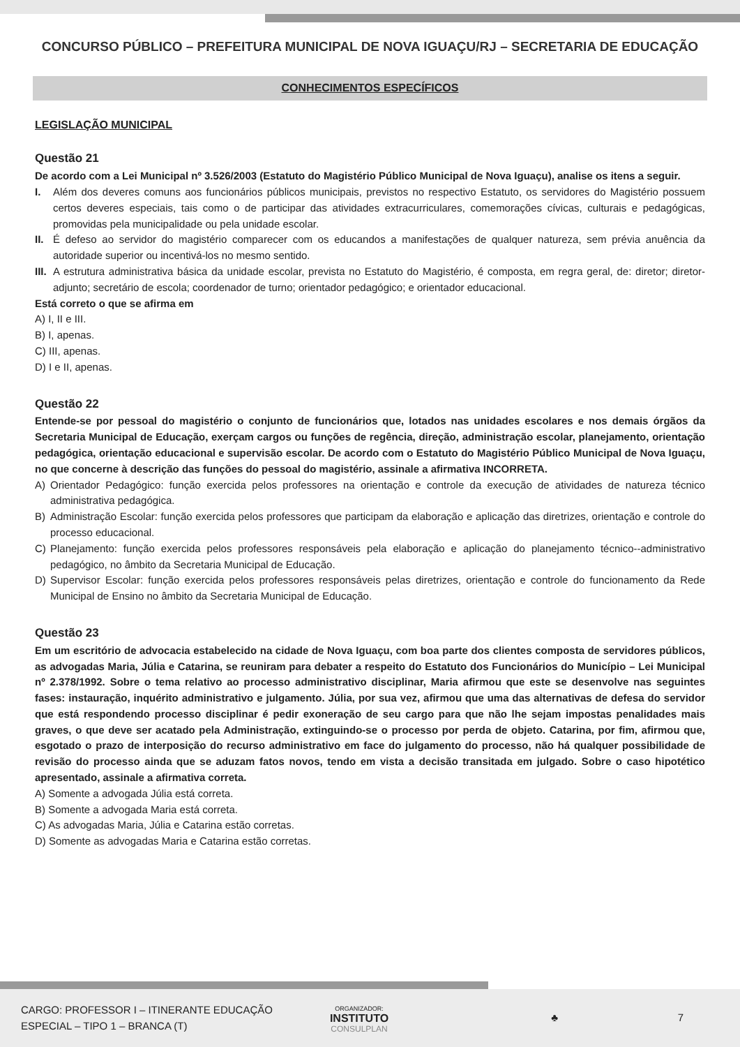CONCURSO PÚBLICO – PREFEITURA MUNICIPAL DE NOVA IGUAÇU/RJ – SECRETARIA DE EDUCAÇÃO
CONHECIMENTOS ESPECÍFICOS
LEGISLAÇÃO MUNICIPAL
Questão 21
De acordo com a Lei Municipal nº 3.526/2003 (Estatuto do Magistério Público Municipal de Nova Iguaçu), analise os itens a seguir.
I. Além dos deveres comuns aos funcionários públicos municipais, previstos no respectivo Estatuto, os servidores do Magistério possuem certos deveres especiais, tais como o de participar das atividades extracurriculares, comemorações cívicas, culturais e pedagógicas, promovidas pela municipalidade ou pela unidade escolar.
II. É defeso ao servidor do magistério comparecer com os educandos a manifestações de qualquer natureza, sem prévia anuência da autoridade superior ou incentivá-los no mesmo sentido.
III. A estrutura administrativa básica da unidade escolar, prevista no Estatuto do Magistério, é composta, em regra geral, de: diretor; diretor-adjunto; secretário de escola; coordenador de turno; orientador pedagógico; e orientador educacional.
Está correto o que se afirma em
A) I, II e III.
B) I, apenas.
C) III, apenas.
D) I e II, apenas.
Questão 22
Entende-se por pessoal do magistério o conjunto de funcionários que, lotados nas unidades escolares e nos demais órgãos da Secretaria Municipal de Educação, exerçam cargos ou funções de regência, direção, administração escolar, planejamento, orientação pedagógica, orientação educacional e supervisão escolar. De acordo com o Estatuto do Magistério Público Municipal de Nova Iguaçu, no que concerne à descrição das funções do pessoal do magistério, assinale a afirmativa INCORRETA.
A) Orientador Pedagógico: função exercida pelos professores na orientação e controle da execução de atividades de natureza técnico administrativa pedagógica.
B) Administração Escolar: função exercida pelos professores que participam da elaboração e aplicação das diretrizes, orientação e controle do processo educacional.
C) Planejamento: função exercida pelos professores responsáveis pela elaboração e aplicação do planejamento técnico--administrativo pedagógico, no âmbito da Secretaria Municipal de Educação.
D) Supervisor Escolar: função exercida pelos professores responsáveis pelas diretrizes, orientação e controle do funcionamento da Rede Municipal de Ensino no âmbito da Secretaria Municipal de Educação.
Questão 23
Em um escritório de advocacia estabelecido na cidade de Nova Iguaçu, com boa parte dos clientes composta de servidores públicos, as advogadas Maria, Júlia e Catarina, se reuniram para debater a respeito do Estatuto dos Funcionários do Município – Lei Municipal nº 2.378/1992. Sobre o tema relativo ao processo administrativo disciplinar, Maria afirmou que este se desenvolve nas seguintes fases: instauração, inquérito administrativo e julgamento. Júlia, por sua vez, afirmou que uma das alternativas de defesa do servidor que está respondendo processo disciplinar é pedir exoneração de seu cargo para que não lhe sejam impostas penalidades mais graves, o que deve ser acatado pela Administração, extinguindo-se o processo por perda de objeto. Catarina, por fim, afirmou que, esgotado o prazo de interposição do recurso administrativo em face do julgamento do processo, não há qualquer possibilidade de revisão do processo ainda que se aduzam fatos novos, tendo em vista a decisão transitada em julgado. Sobre o caso hipotético apresentado, assinale a afirmativa correta.
A) Somente a advogada Júlia está correta.
B) Somente a advogada Maria está correta.
C) As advogadas Maria, Júlia e Catarina estão corretas.
D) Somente as advogadas Maria e Catarina estão corretas.
CARGO: PROFESSOR I – ITINERANTE EDUCAÇÃO
ESPECIAL – TIPO 1 – BRANCA (T)
ORGANIZADOR:
INSTITUTO
CONSULPLAN
♣ 7